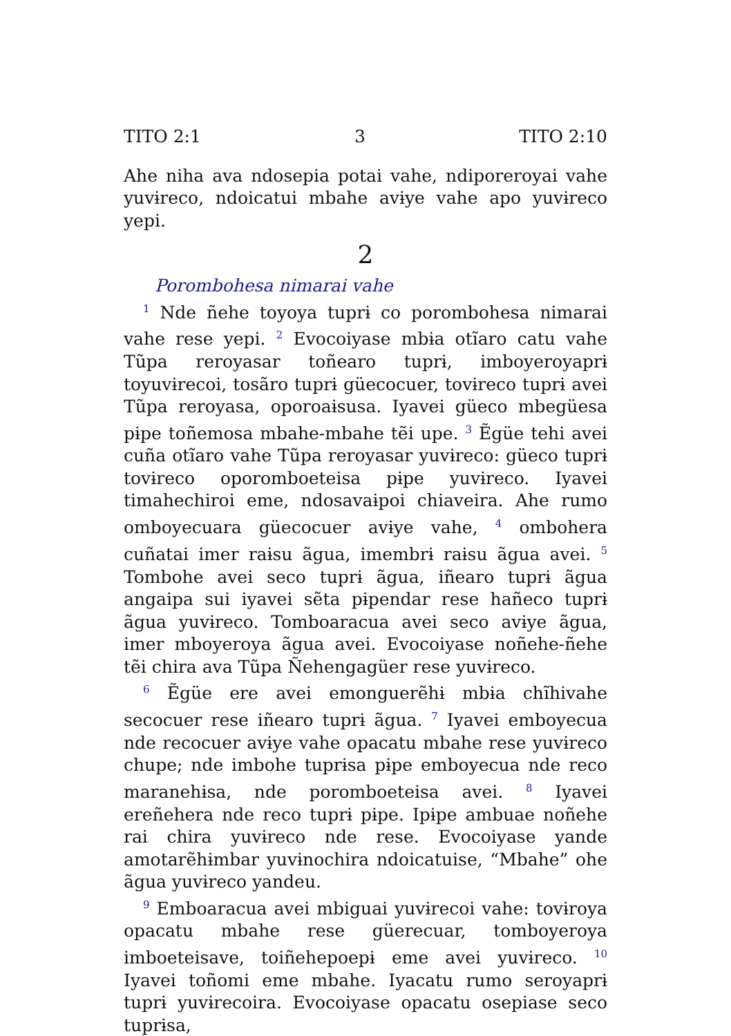TITO 2:1 3 TITO 2:10
Ahe niha ava ndosepia potai vahe, ndiporeroyai vahe yuvɨreco, ndoicatui mbahe avɨye vahe apo yuvɨreco yepi.
2
Porombohesa nimarai vahe
<sup>1</sup> Nde ñehe toyoya tuprɨ co porombohesa nimarai vahe rese yepi. <sup>2</sup> Evocoiyase mbɨa otĩaro catu vahe Tũpa reroyasar toñearo tuprɨ, imboyeroyaprɨ toyuvɨrecoi, tosãro tuprɨ güecocuer, tovɨreco tuprɨ avei Tũpa reroyasa, oporoaɨsusa. Iyavei güeco mbegüesa pɨpe toñemosa mbahe-mbahe tẽi upe. <sup>3</sup> Ẽgüe tehi avei cuña otĩaro vahe Tũpa reroyasar yuvɨreco: güeco tuprɨ tovɨreco oporomboeteisa pɨpe yuvɨreco. Iyavei timahechiroi eme, ndosavaɨpoi chiaveira. Ahe rumo omboyecuara güecocuer avɨye vahe, <sup>4</sup> ombohera cuñatai imer raɨsu ãgua, imembrɨ raɨsu ãgua avei. <sup>5</sup> Tombohe avei seco tuprɨ ãgua, iñearo tuprɨ ãgua angaipa sui iyavei sẽta pɨpendar rese hañeco tuprɨ ãgua yuvɨreco. Tomboaracua avei seco avɨye ãgua, imer mboyeroya ãgua avei. Evocoiyase noñehe-ñehe tẽi chira ava Tũpa Ñehengagüer rese yuvɨreco.
<sup>6</sup> Ẽgüe ere avei emonguerẽhɨ mbɨa chĩhivahe secocuer rese iñearo tuprɨ ãgua. <sup>7</sup> Iyavei emboyecua nde recocuer avɨye vahe opacatu mbahe rese yuvɨreco chupe; nde imbohe tuprɨsa pɨpe emboyecua nde reco maranehɨsa, nde poromboeteisa avei. <sup>8</sup> Iyavei ereñehera nde reco tuprɨ pɨpe. Ipɨpe ambuae noñehe rai chira yuvɨreco nde rese. Evocoiyase yande amotarẽhɨmbar yuvɨnochira ndoicatuise, “Mbahe” ohe ãgua yuvɨreco yandeu.
<sup>9</sup> Emboaracua avei mbiguai yuvɨrecoi vahe: tovɨroya opacatu mbahe rese güerecuar, tomboyeroya imboeteisave, toiñehepoepɨ eme avei yuvɨreco. <sup>10</sup> Iyavei toñomi eme mbahe. Iyacatu rumo seroyaprɨ tuprɨ yuvɨrecoira. Evocoiyase opacatu osepiase seco tuprɨsa,